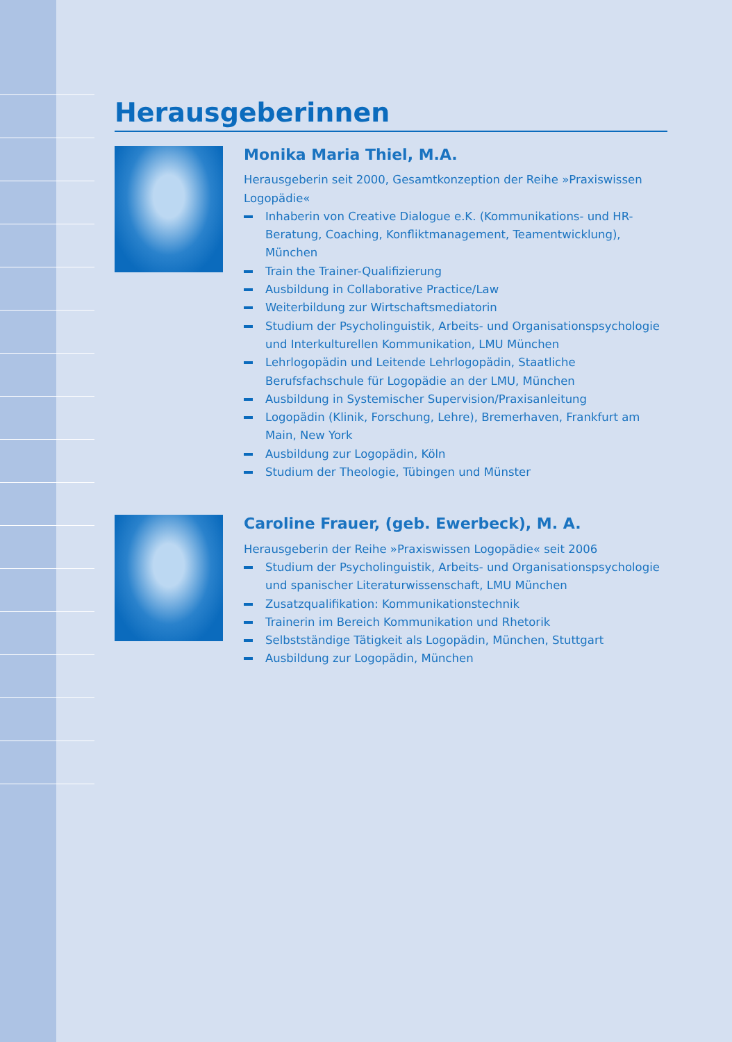Herausgeberinnen
Monika Maria Thiel, M.A.
Herausgeberin seit 2000, Gesamtkonzeption der Reihe »Praxiswissen Logopädie«
Inhaberin von Creative Dialogue e.K. (Kommunikations- und HR-Beratung, Coaching, Konfliktmanagement, Teamentwicklung), München
Train the Trainer-Qualifizierung
Ausbildung in Collaborative Practice/Law
Weiterbildung zur Wirtschaftsmediatorin
Studium der Psycholinguistik, Arbeits- und Organisationspsychologie und Interkulturellen Kommunikation, LMU München
Lehrlogopädin und Leitende Lehrlogopädin, Staatliche Berufsfachschule für Logopädie an der LMU, München
Ausbildung in Systemischer Supervision/Praxisanleitung
Logopädin (Klinik, Forschung, Lehre), Bremerhaven, Frankfurt am Main, New York
Ausbildung zur Logopädin, Köln
Studium der Theologie, Tübingen und Münster
Caroline Frauer, (geb. Ewerbeck), M. A.
Herausgeberin der Reihe »Praxiswissen Logopädie« seit 2006
Studium der Psycholinguistik, Arbeits- und Organisationspsychologie und spanischer Literaturwissenschaft, LMU München
Zusatzqualifikation: Kommunikationstechnik
Trainerin im Bereich Kommunikation und Rhetorik
Selbstständige Tätigkeit als Logopädin, München, Stuttgart
Ausbildung zur Logopädin, München